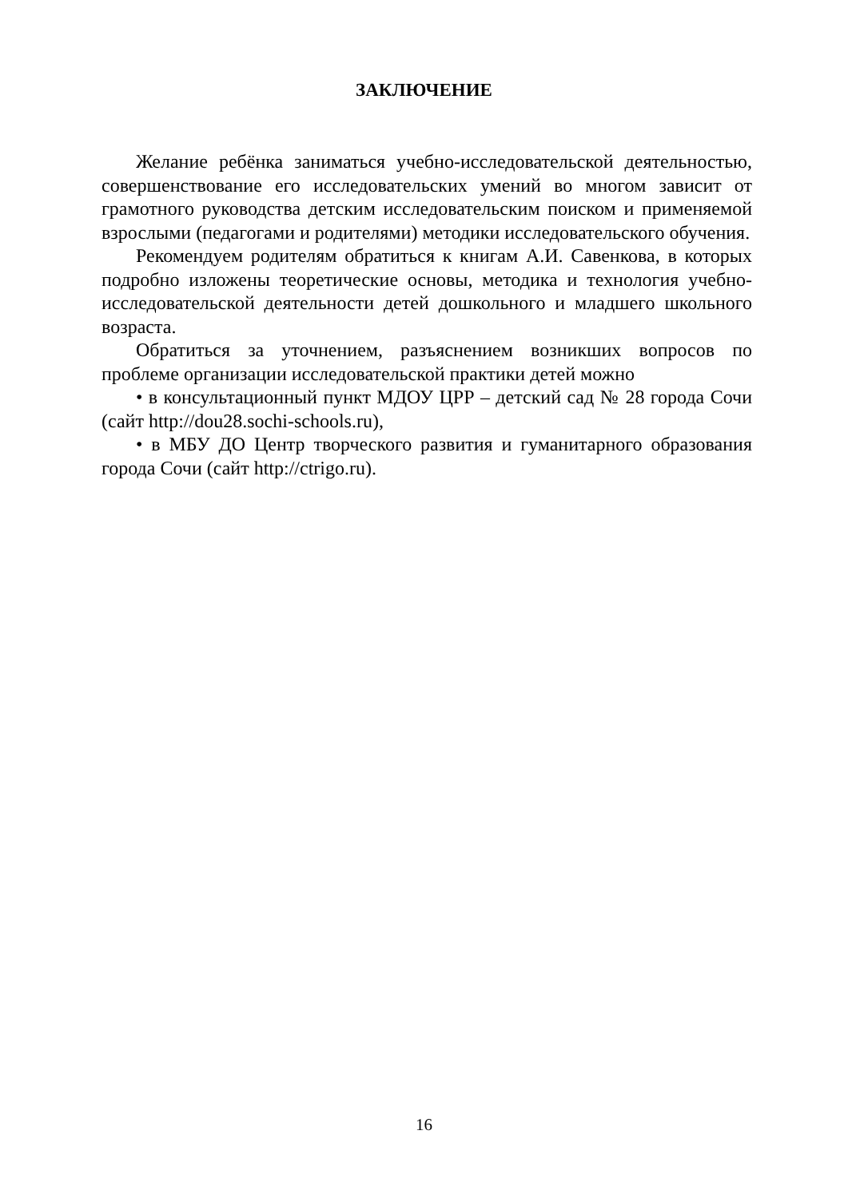ЗАКЛЮЧЕНИЕ
Желание ребёнка заниматься учебно-исследовательской деятельностью, совершенствование его исследовательских умений во многом зависит от грамотного руководства детским исследовательским поиском и применяемой взрослыми (педагогами и родителями) методики исследовательского обучения.
Рекомендуем родителям обратиться к книгам А.И. Савенкова, в которых подробно изложены теоретические основы, методика и технология учебно-исследовательской деятельности детей дошкольного и младшего школьного возраста.
Обратиться за уточнением, разъяснением возникших вопросов по проблеме организации исследовательской практики детей можно
• в консультационный пункт МДОУ ЦРР – детский сад № 28 города Сочи (сайт http://dou28.sochi-schools.ru),
• в МБУ ДО Центр творческого развития и гуманитарного образования города Сочи (сайт http://ctrigo.ru).
16